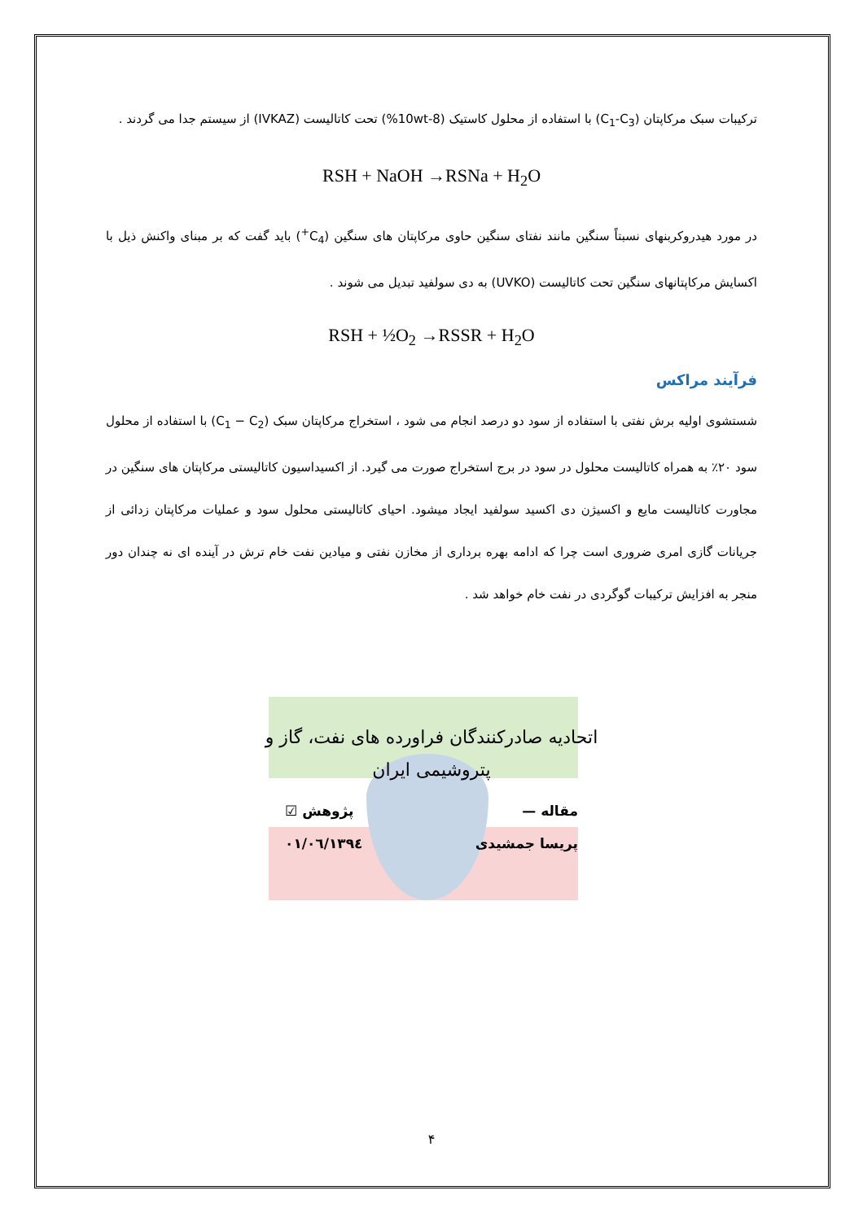ترکیبات سبک مرکاپتان (C<sub>1</sub>-C<sub>3</sub>) با استفاده از محلول کاستیک (8-10wt%) تحت کاتالیست (IVKAZ) از سیستم جدا می گردند .
RSH + NaOH →RSNa + H<sub>2</sub>O
در مورد هیدروکربنهای نسبتاً سنگین مانند نفتای سنگین حاوی مرکاپتان های سنگین (C<sub>4</sub><sup>+</sup>) باید گفت که بر مبنای واکنش ذیل با اکسایش مرکاپتانهای سنگین تحت کاتالیست (UVKO) به دی سولفید تبدیل می شوند .
RSH + ½O<sub>2</sub> →RSSR + H<sub>2</sub>O
فرآیند مراکس
شستشوی اولیه برش نفتی با استفاده از سود دو درصد انجام می شود ، استخراج مرکاپتان سبک (C<sub>1</sub> − C<sub>2</sub>) با استفاده از محلول سود ۲۰٪ به همراه کاتالیست محلول در سود در برج استخراج صورت می گیرد. از اکسیداسیون کاتالیستی مرکاپتان های سنگین در مجاورت کاتالیست مایع و اکسیژن دی اکسید سولفید ایجاد میشود. احیای کاتالیستی محلول سود و عملیات مرکاپتان زدائی از جریانات گازی امری ضروری است چرا که ادامه بهره برداری از مخازن نفتی و میادین نفت خام ترش در آینده ای نه چندان دور منجر به افزایش ترکیبات گوگردی در نفت خام خواهد شد .
اتحادیه صادرکنندگان فراورده های نفت، گاز و
پتروشیمی ایران
مقاله — پژوهش ☑
پریسا جمشیدی ۱۳۹٤/۰٦/۰۱
۴